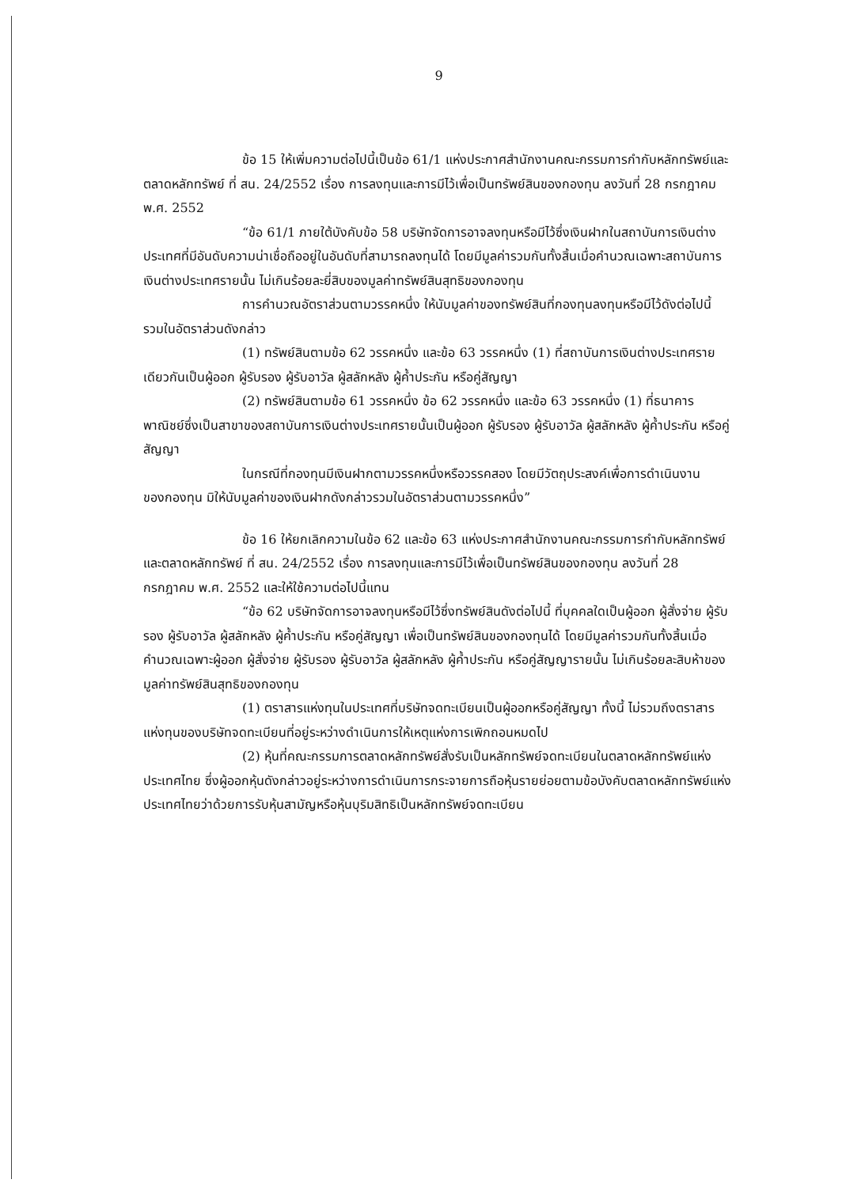9
ข้อ 15 ให้เพิ่มความต่อไปนี้เป็นข้อ 61/1 แห่งประกาศสำนักงานคณะกรรมการกำกับหลักทรัพย์และตลาดหลักทรัพย์ ที่ สน. 24/2552 เรื่อง การลงทุนและการมีไว้เพื่อเป็นทรัพย์สินของกองทุน ลงวันที่ 28 กรกฎาคม พ.ศ. 2552
“ข้อ 61/1 ภายใต้บังคับข้อ 58 บริษัทจัดการอาจลงทุนหรือมีไว้ซึ่งเงินฝากในสถาบันการเงินต่างประเทศที่มีอันดับความน่าเชื่อถืออยู่ในอันดับที่สามารถลงทุนได้ โดยมีมูลค่ารวมกันทั้งสิ้นเมื่อคำนวณเฉพาะสถาบันการเงินต่างประเทศรายนั้น ไม่เกินร้อยละยี่สิบของมูลค่าทรัพย์สินสุทธิของกองทุน
การคำนวณอัตราส่วนตามวรรคหนึ่ง ให้นับมูลค่าของทรัพย์สินที่กองทุนลงทุนหรือมีไว้ดังต่อไปนี้ รวมในอัตราส่วนดังกล่าว
(1) ทรัพย์สินตามข้อ 62 วรรคหนึ่ง และข้อ 63 วรรคหนึ่ง (1) ที่สถาบันการเงินต่างประเทศรายเดียวกันเป็นผู้ออก ผู้รับรอง ผู้รับอาวัล ผู้สลักหลัง ผู้ค้ำประกัน หรือคู่สัญญา
(2) ทรัพย์สินตามข้อ 61 วรรคหนึ่ง ข้อ 62 วรรคหนึ่ง และข้อ 63 วรรคหนึ่ง (1) ที่ธนาคารพาณิชย์ซึ่งเป็นสาขาของสถาบันการเงินต่างประเทศรายนั้นเป็นผู้ออก ผู้รับรอง ผู้รับอาวัล ผู้สลักหลัง ผู้ค้ำประกัน หรือคู่สัญญา
ในกรณีที่กองทุนมีเงินฝากตามวรรคหนึ่งหรือวรรคสอง โดยมีวัตถุประสงค์เพื่อการดำเนินงานของกองทุน มิให้นับมูลค่าของเงินฝากดังกล่าวรวมในอัตราส่วนตามวรรคหนึ่ง”
ข้อ 16 ให้ยกเลิกความในข้อ 62 และข้อ 63 แห่งประกาศสำนักงานคณะกรรมการกำกับหลักทรัพย์และตลาดหลักทรัพย์ ที่ สน. 24/2552 เรื่อง การลงทุนและการมีไว้เพื่อเป็นทรัพย์สินของกองทุน ลงวันที่ 28 กรกฎาคม พ.ศ. 2552 และให้ใช้ความต่อไปนี้แทน
“ข้อ 62 บริษัทจัดการอาจลงทุนหรือมีไว้ซึ่งทรัพย์สินดังต่อไปนี้ ที่บุคคลใดเป็นผู้ออก ผู้สั่งจ่าย ผู้รับรอง ผู้รับอาวัล ผู้สลักหลัง ผู้ค้ำประกัน หรือคู่สัญญา เพื่อเป็นทรัพย์สินของกองทุนได้ โดยมีมูลค่ารวมกันทั้งสิ้นเมื่อคำนวณเฉพาะผู้ออก ผู้สั่งจ่าย ผู้รับรอง ผู้รับอาวัล ผู้สลักหลัง ผู้ค้ำประกัน หรือคู่สัญญารายนั้น ไม่เกินร้อยละสิบห้าของมูลค่าทรัพย์สินสุทธิของกองทุน
(1) ตราสารแห่งทุนในประเทศที่บริษัทจดทะเบียนเป็นผู้ออกหรือคู่สัญญา ทั้งนี้ ไม่รวมถึงตราสารแห่งทุนของบริษัทจดทะเบียนที่อยู่ระหว่างดำเนินการให้เหตุแห่งการเพิกถอนหมดไป
(2) หุ้นที่คณะกรรมการตลาดหลักทรัพย์สั่งรับเป็นหลักทรัพย์จดทะเบียนในตลาดหลักทรัพย์แห่งประเทศไทย ซึ่งผู้ออกหุ้นดังกล่าวอยู่ระหว่างการดำเนินการกระจายการถือหุ้นรายย่อยตามข้อบังคับตลาดหลักทรัพย์แห่งประเทศไทยว่าด้วยการรับหุ้นสามัญหรือหุ้นบุริมสิทธิเป็นหลักทรัพย์จดทะเบียน